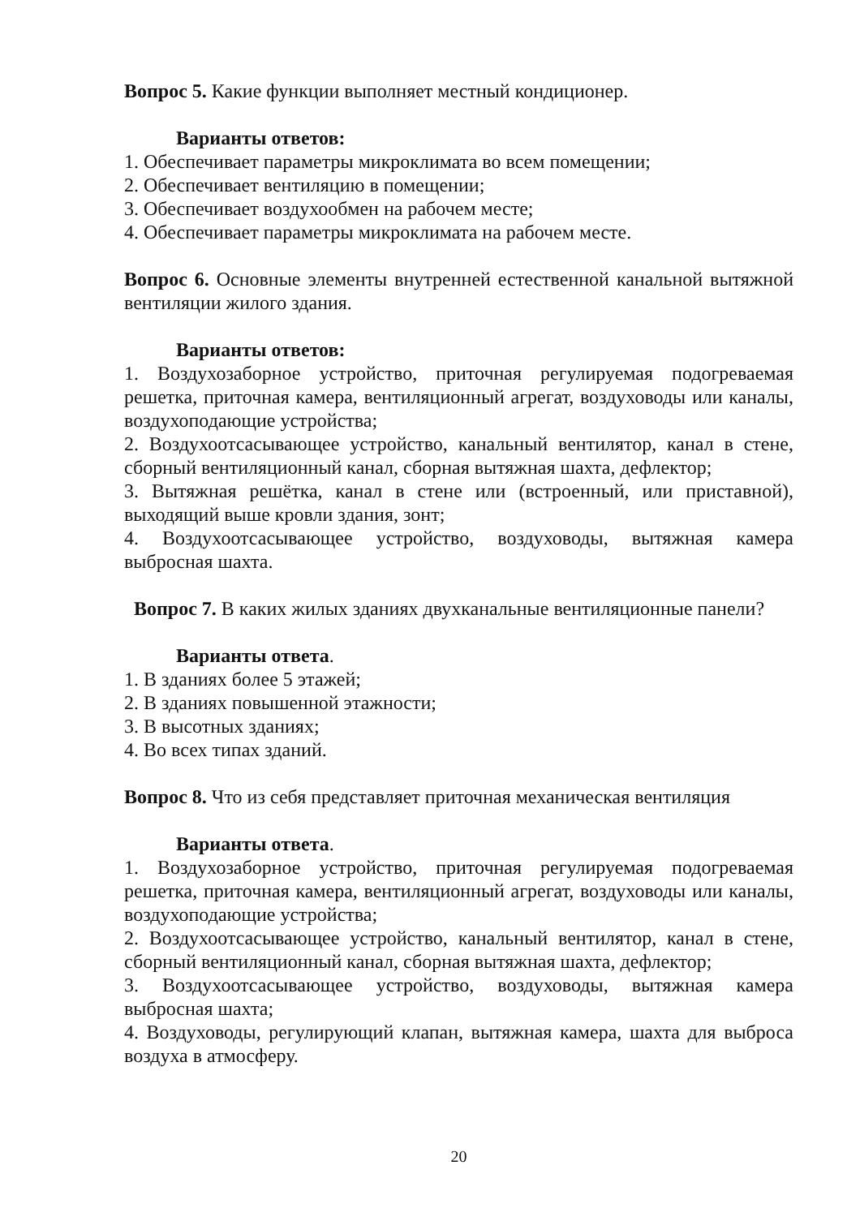Вопрос 5. Какие функции выполняет местный кондиционер.
Варианты ответов:
1. Обеспечивает параметры микроклимата во всем помещении;
2. Обеспечивает вентиляцию в помещении;
3. Обеспечивает воздухообмен на рабочем месте;
4. Обеспечивает параметры микроклимата на рабочем месте.
Вопрос 6. Основные элементы внутренней естественной канальной вытяжной вентиляции жилого здания.
Варианты ответов:
1. Воздухозаборное устройство, приточная регулируемая подогреваемая решетка, приточная камера, вентиляционный агрегат, воздуховоды или каналы, воздухоподающие устройства;
2. Воздухоотсасывающее устройство, канальный вентилятор, канал в стене, сборный вентиляционный канал, сборная вытяжная шахта, дефлектор;
3. Вытяжная решётка, канал в стене или (встроенный, или приставной), выходящий выше кровли здания, зонт;
4. Воздухоотсасывающее устройство, воздуховоды, вытяжная камера выбросная шахта.
Вопрос 7. В каких жилых зданиях двухканальные вентиляционные панели?
Варианты ответа.
1. В зданиях более 5 этажей;
2. В зданиях повышенной этажности;
3. В высотных зданиях;
4. Во всех типах зданий.
Вопрос 8. Что из себя представляет приточная механическая вентиляция
Варианты ответа.
1. Воздухозаборное устройство, приточная регулируемая подогреваемая решетка, приточная камера, вентиляционный агрегат, воздуховоды или каналы, воздухоподающие устройства;
2. Воздухоотсасывающее устройство, канальный вентилятор, канал в стене, сборный вентиляционный канал, сборная вытяжная шахта, дефлектор;
3. Воздухоотсасывающее устройство, воздуховоды, вытяжная камера выбросная шахта;
4. Воздуховоды, регулирующий клапан, вытяжная камера, шахта для выброса воздуха в атмосферу.
20